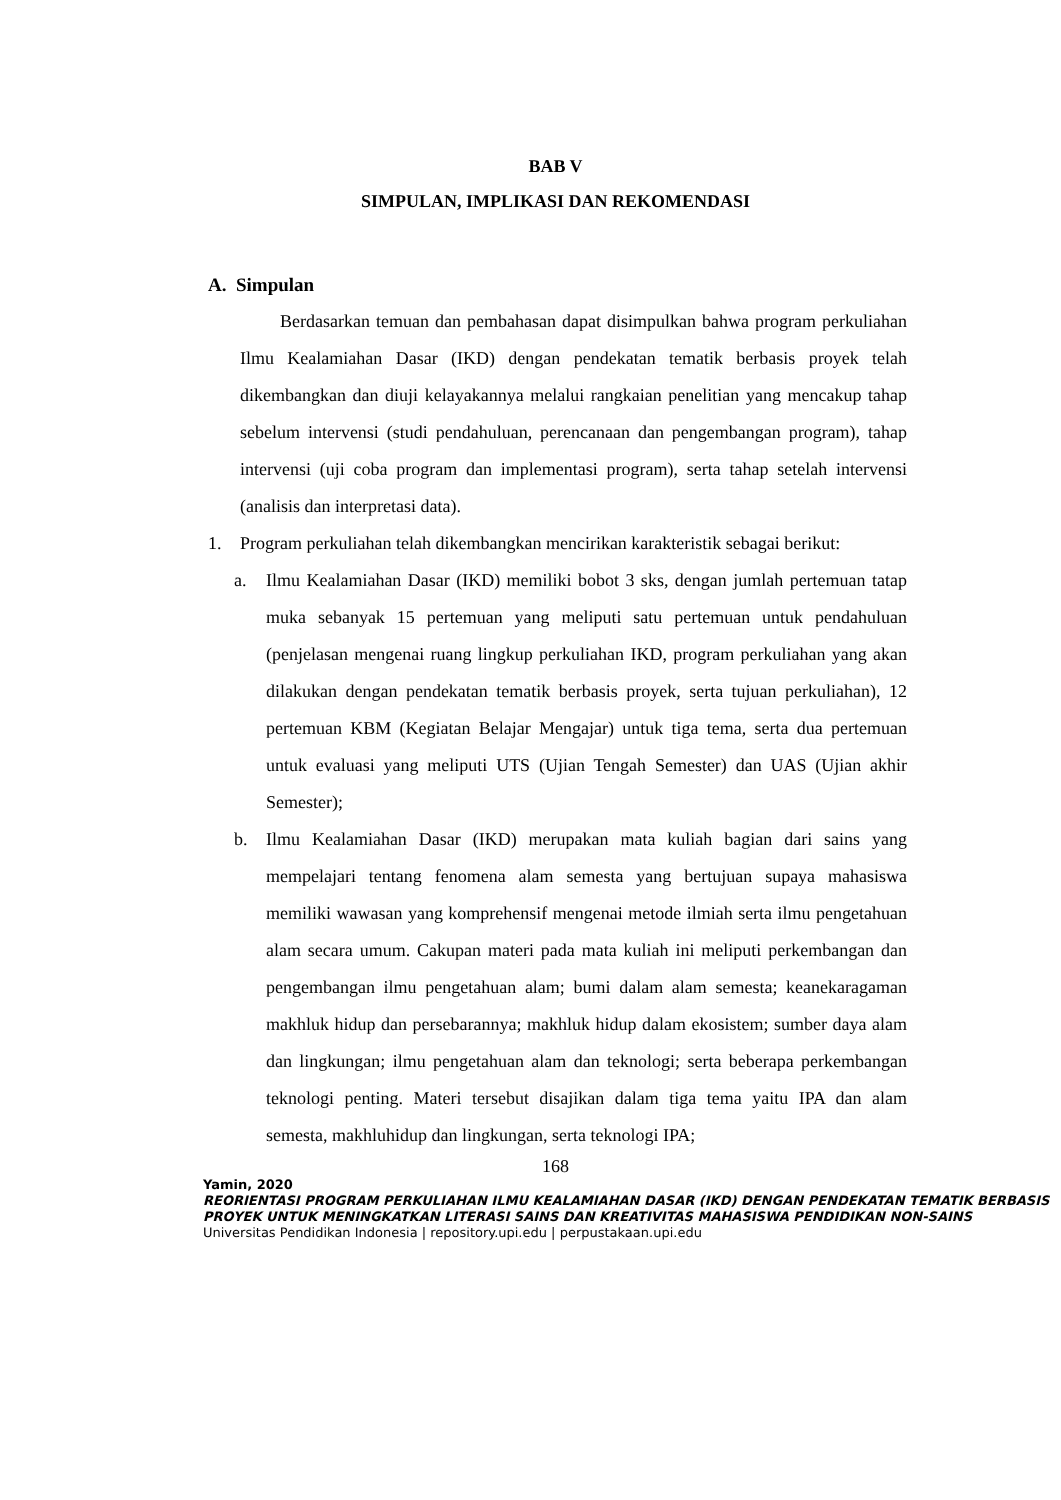BAB V
SIMPULAN, IMPLIKASI DAN REKOMENDASI
A. Simpulan
Berdasarkan temuan dan pembahasan dapat disimpulkan bahwa program perkuliahan Ilmu Kealamiahan Dasar (IKD) dengan pendekatan tematik berbasis proyek telah dikembangkan dan diuji kelayakannya melalui rangkaian penelitian yang mencakup tahap sebelum intervensi (studi pendahuluan, perencanaan dan pengembangan program), tahap intervensi (uji coba program dan implementasi program), serta tahap setelah intervensi (analisis dan interpretasi data).
1. Program perkuliahan telah dikembangkan mencirikan karakteristik sebagai berikut:
a. Ilmu Kealamiahan Dasar (IKD) memiliki bobot 3 sks, dengan jumlah pertemuan tatap muka sebanyak 15 pertemuan yang meliputi satu pertemuan untuk pendahuluan (penjelasan mengenai ruang lingkup perkuliahan IKD, program perkuliahan yang akan dilakukan dengan pendekatan tematik berbasis proyek, serta tujuan perkuliahan), 12 pertemuan KBM (Kegiatan Belajar Mengajar) untuk tiga tema, serta dua pertemuan untuk evaluasi yang meliputi UTS (Ujian Tengah Semester) dan UAS (Ujian akhir Semester);
b. Ilmu Kealamiahan Dasar (IKD) merupakan mata kuliah bagian dari sains yang mempelajari tentang fenomena alam semesta yang bertujuan supaya mahasiswa memiliki wawasan yang komprehensif mengenai metode ilmiah serta ilmu pengetahuan alam secara umum. Cakupan materi pada mata kuliah ini meliputi perkembangan dan pengembangan ilmu pengetahuan alam; bumi dalam alam semesta; keanekaragaman makhluk hidup dan persebarannya; makhluk hidup dalam ekosistem; sumber daya alam dan lingkungan; ilmu pengetahuan alam dan teknologi; serta beberapa perkembangan teknologi penting. Materi tersebut disajikan dalam tiga tema yaitu IPA dan alam semesta, makhluhidup dan lingkungan, serta teknologi IPA;
168
Yamin, 2020
REORIENTASI PROGRAM PERKULIAHAN ILMU KEALAMIAHAN DASAR (IKD) DENGAN PENDEKATAN TEMATIK BERBASIS PROYEK UNTUK MENINGKATKAN LITERASI SAINS DAN KREATIVITAS MAHASISWA PENDIDIKAN NON-SAINS
Universitas Pendidikan Indonesia | repository.upi.edu | perpustakaan.upi.edu